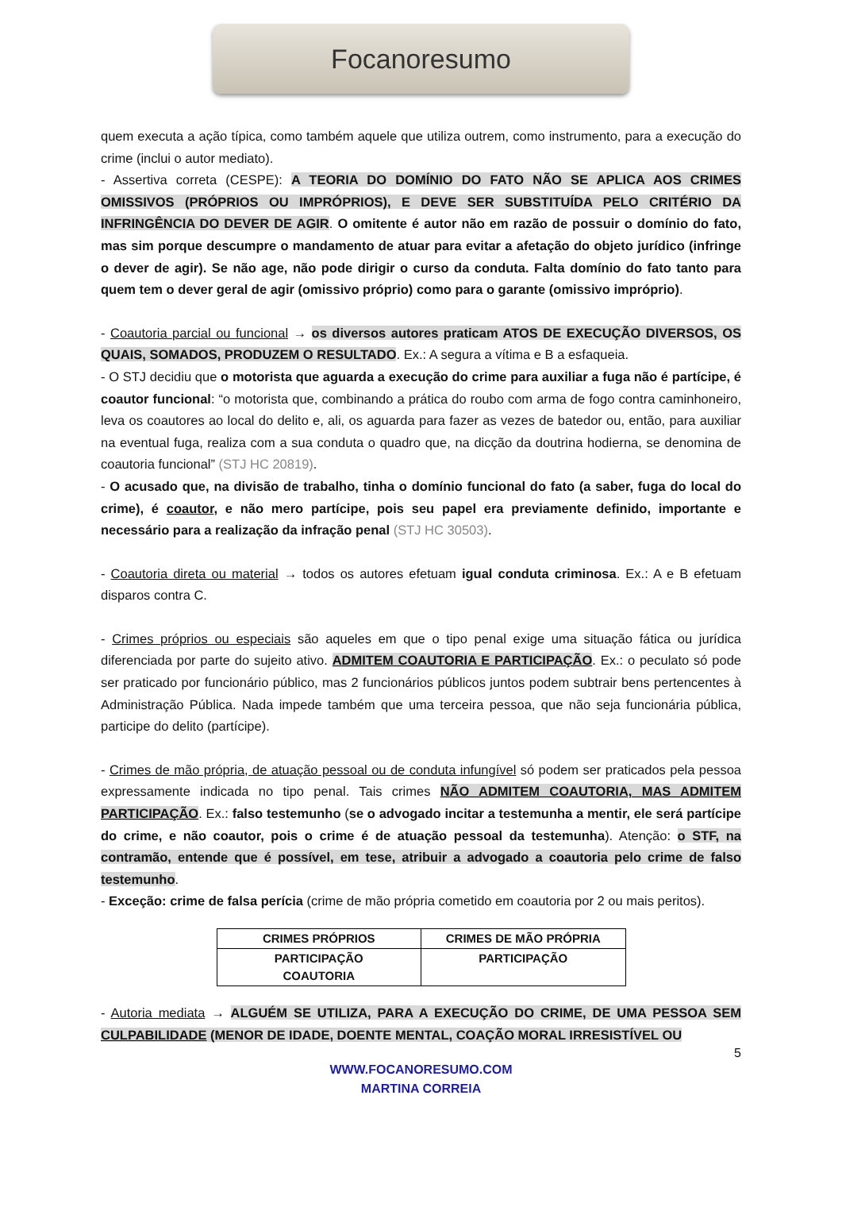Focanoresumo
quem executa a ação típica, como também aquele que utiliza outrem, como instrumento, para a execução do crime (inclui o autor mediato).
- Assertiva correta (CESPE): A TEORIA DO DOMÍNIO DO FATO NÃO SE APLICA AOS CRIMES OMISSIVOS (PRÓPRIOS OU IMPRÓPRIOS), E DEVE SER SUBSTITUÍDA PELO CRITÉRIO DA INFRINGÊNCIA DO DEVER DE AGIR. O omitente é autor não em razão de possuir o domínio do fato, mas sim porque descumpre o mandamento de atuar para evitar a afetação do objeto jurídico (infringe o dever de agir). Se não age, não pode dirigir o curso da conduta. Falta domínio do fato tanto para quem tem o dever geral de agir (omissivo próprio) como para o garante (omissivo impróprio).
- Coautoria parcial ou funcional → os diversos autores praticam ATOS DE EXECUÇÃO DIVERSOS, OS QUAIS, SOMADOS, PRODUZEM O RESULTADO. Ex.: A segura a vítima e B a esfaqueia.
- O STJ decidiu que o motorista que aguarda a execução do crime para auxiliar a fuga não é partícipe, é coautor funcional: “o motorista que, combinando a prática do roubo com arma de fogo contra caminhoneiro, leva os coautores ao local do delito e, ali, os aguarda para fazer as vezes de batedor ou, então, para auxiliar na eventual fuga, realiza com a sua conduta o quadro que, na dicção da doutrina hodierna, se denomina de coautoria funcional” (STJ HC 20819).
- O acusado que, na divisão de trabalho, tinha o domínio funcional do fato (a saber, fuga do local do crime), é coautor, e não mero partícipe, pois seu papel era previamente definido, importante e necessário para a realização da infração penal (STJ HC 30503).
- Coautoria direta ou material → todos os autores efetuam igual conduta criminosa. Ex.: A e B efetuam disparos contra C.
- Crimes próprios ou especiais são aqueles em que o tipo penal exige uma situação fática ou jurídica diferenciada por parte do sujeito ativo. ADMITEM COAUTORIA E PARTICIPAÇÃO. Ex.: o peculato só pode ser praticado por funcionário público, mas 2 funcionários públicos juntos podem subtrair bens pertencentes à Administração Pública. Nada impede também que uma terceira pessoa, que não seja funcionária pública, participe do delito (partícipe).
- Crimes de mão própria, de atuação pessoal ou de conduta infungível só podem ser praticados pela pessoa expressamente indicada no tipo penal. Tais crimes NÃO ADMITEM COAUTORIA, MAS ADMITEM PARTICIPAÇÃO. Ex.: falso testemunho (se o advogado incitar a testemunha a mentir, ele será partícipe do crime, e não coautor, pois o crime é de atuação pessoal da testemunha). Atenção: o STF, na contramão, entende que é possível, em tese, atribuir a advogado a coautoria pelo crime de falso testemunho.
- Exceção: crime de falsa perícia (crime de mão própria cometido em coautoria por 2 ou mais peritos).
| CRIMES PRÓPRIOS | CRIMES DE MÃO PRÓPRIA |
| --- | --- |
| PARTICIPAÇÃO COAUTORIA | PARTICIPAÇÃO |
- Autoria mediata → ALGUÉM SE UTILIZA, PARA A EXECUÇÃO DO CRIME, DE UMA PESSOA SEM CULPABILIDADE (MENOR DE IDADE, DOENTE MENTAL, COAÇÃO MORAL IRRESISTÍVEL OU
5
WWW.FOCANORESUMO.COM
MARTINA CORREIA